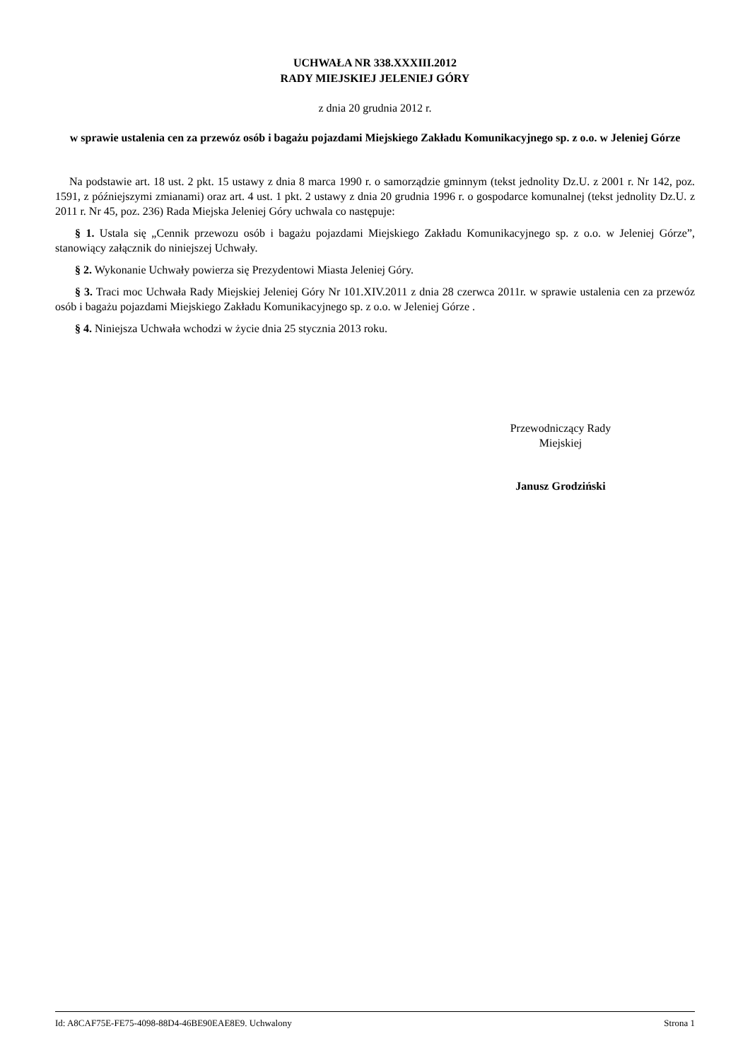UCHWAŁA NR 338.XXXIII.2012
RADY MIEJSKIEJ JELENIEJ GÓRY
z dnia 20 grudnia 2012 r.
w sprawie ustalenia cen za przewóz osób i bagażu pojazdami Miejskiego Zakładu Komunikacyjnego sp. z o.o. w Jeleniej Górze
Na podstawie art. 18 ust. 2 pkt. 15 ustawy z dnia 8 marca 1990 r. o samorządzie gminnym (tekst jednolity Dz.U. z 2001 r. Nr 142, poz. 1591, z późniejszymi zmianami) oraz art. 4 ust. 1 pkt. 2 ustawy z dnia 20 grudnia 1996 r. o gospodarce komunalnej (tekst jednolity Dz.U. z 2011 r. Nr 45, poz. 236) Rada Miejska Jeleniej Góry uchwala co następuje:
§ 1. Ustala się „Cennik przewozu osób i bagażu pojazdami Miejskiego Zakładu Komunikacyjnego sp. z o.o. w Jeleniej Górze”, stanowiący załącznik do niniejszej Uchwały.
§ 2. Wykonanie Uchwały powierza się Prezydentowi Miasta Jeleniej Góry.
§ 3. Traci moc Uchwała Rady Miejskiej Jeleniej Góry Nr 101.XIV.2011 z dnia 28 czerwca 2011r. w sprawie ustalenia cen za przewóz osób i bagażu pojazdami Miejskiego Zakładu Komunikacyjnego sp. z o.o. w Jeleniej Górze .
§ 4. Niniejsza Uchwała wchodzi w życie dnia 25 stycznia 2013 roku.
Przewodniczący Rady
Miejskiej
Janusz Grodziński
Id: A8CAF75E-FE75-4098-88D4-46BE90EAE8E9. Uchwalony Strona 1